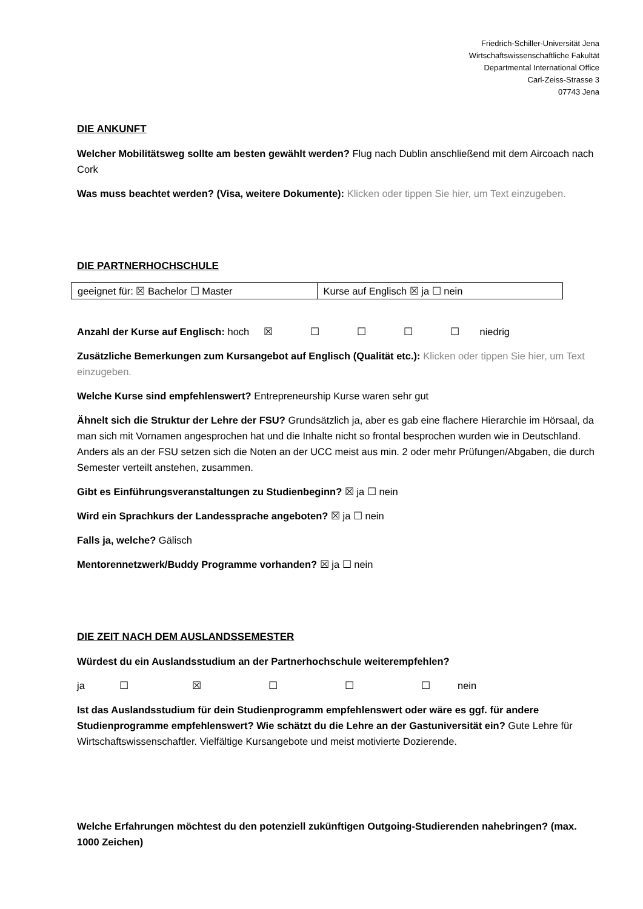Friedrich-Schiller-Universität Jena
Wirtschaftswissenschaftliche Fakultät
Departmental International Office
Carl-Zeiss-Strasse 3
07743 Jena
DIE ANKUNFT
Welcher Mobilitätsweg sollte am besten gewählt werden? Flug nach Dublin anschließend mit dem Aircoach nach Cork
Was muss beachtet werden? (Visa, weitere Dokumente): Klicken oder tippen Sie hier, um Text einzugeben.
DIE PARTNERHOCHSCHULE
| geeignet für: ☒ Bachelor ☐ Master | Kurse auf Englisch ☒ ja ☐ nein |
Anzahl der Kurse auf Englisch: hoch ☒ ☐ ☐ ☐ ☐ niedrig
Zusätzliche Bemerkungen zum Kursangebot auf Englisch (Qualität etc.): Klicken oder tippen Sie hier, um Text einzugeben.
Welche Kurse sind empfehlenswert? Entrepreneurship Kurse waren sehr gut
Ähnelt sich die Struktur der Lehre der FSU? Grundsätzlich ja, aber es gab eine flachere Hierarchie im Hörsaal, da man sich mit Vornamen angesprochen hat und die Inhalte nicht so frontal besprochen wurden wie in Deutschland. Anders als an der FSU setzen sich die Noten an der UCC meist aus min. 2 oder mehr Prüfungen/Abgaben, die durch Semester verteilt anstehen, zusammen.
Gibt es Einführungsveranstaltungen zu Studienbeginn? ☒ ja ☐ nein
Wird ein Sprachkurs der Landessprache angeboten? ☒ ja ☐ nein
Falls ja, welche? Gälisch
Mentorennetzwerk/Buddy Programme vorhanden? ☒ ja ☐ nein
DIE ZEIT NACH DEM AUSLANDSSEMESTER
Würdest du ein Auslandsstudium an der Partnerhochschule weiterempfehlen?
ja ☐ ☒ ☐ ☐ ☐ nein
Ist das Auslandsstudium für dein Studienprogramm empfehlenswert oder wäre es ggf. für andere Studienprogramme empfehlenswert? Wie schätzt du die Lehre an der Gastuniversität ein? Gute Lehre für Wirtschaftswissenschaftler. Vielfältige Kursangebote und meist motivierte Dozierende.
Welche Erfahrungen möchtest du den potenziell zukünftigen Outgoing-Studierenden nahebringen? (max. 1000 Zeichen)